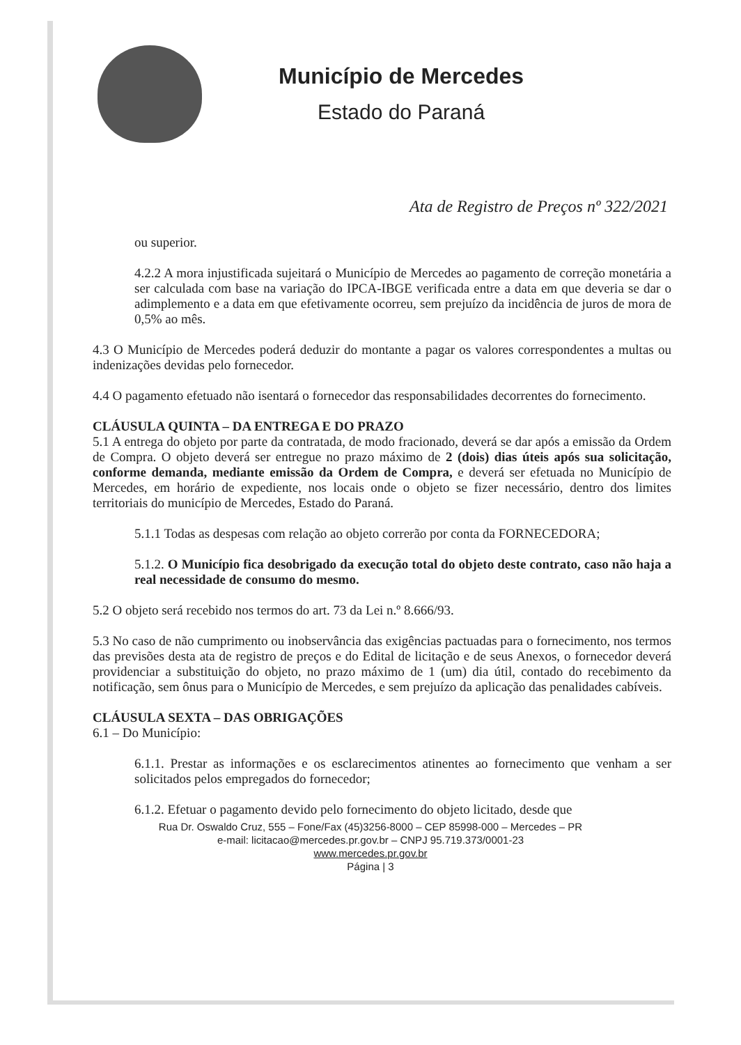Município de Mercedes
Estado do Paraná
Ata de Registro de Preços nº 322/2021
ou superior.
4.2.2 A mora injustificada sujeitará o Município de Mercedes ao pagamento de correção monetária a ser calculada com base na variação do IPCA-IBGE verificada entre a data em que deveria se dar o adimplemento e a data em que efetivamente ocorreu, sem prejuízo da incidência de juros de mora de 0,5% ao mês.
4.3 O Município de Mercedes poderá deduzir do montante a pagar os valores correspondentes a multas ou indenizações devidas pelo fornecedor.
4.4 O pagamento efetuado não isentará o fornecedor das responsabilidades decorrentes do fornecimento.
CLÁUSULA QUINTA – DA ENTREGA E DO PRAZO
5.1 A entrega do objeto por parte da contratada, de modo fracionado, deverá se dar após a emissão da Ordem de Compra. O objeto deverá ser entregue no prazo máximo de 2 (dois) dias úteis após sua solicitação, conforme demanda, mediante emissão da Ordem de Compra, e deverá ser efetuada no Município de Mercedes, em horário de expediente, nos locais onde o objeto se fizer necessário, dentro dos limites territoriais do município de Mercedes, Estado do Paraná.
5.1.1 Todas as despesas com relação ao objeto correrão por conta da FORNECEDORA;
5.1.2. O Município fica desobrigado da execução total do objeto deste contrato, caso não haja a real necessidade de consumo do mesmo.
5.2 O objeto será recebido nos termos do art. 73 da Lei n.º 8.666/93.
5.3 No caso de não cumprimento ou inobservância das exigências pactuadas para o fornecimento, nos termos das previsões desta ata de registro de preços e do Edital de licitação e de seus Anexos, o fornecedor deverá providenciar a substituição do objeto, no prazo máximo de 1 (um) dia útil, contado do recebimento da notificação, sem ônus para o Município de Mercedes, e sem prejuízo da aplicação das penalidades cabíveis.
CLÁUSULA SEXTA – DAS OBRIGAÇÕES
6.1 – Do Município:
6.1.1. Prestar as informações e os esclarecimentos atinentes ao fornecimento que venham a ser solicitados pelos empregados do fornecedor;
6.1.2. Efetuar o pagamento devido pelo fornecimento do objeto licitado, desde que
Rua Dr. Oswaldo Cruz, 555 – Fone/Fax (45)3256-8000 – CEP 85998-000 – Mercedes – PR
e-mail: licitacao@mercedes.pr.gov.br – CNPJ 95.719.373/0001-23
www.mercedes.pr.gov.br
Página | 3